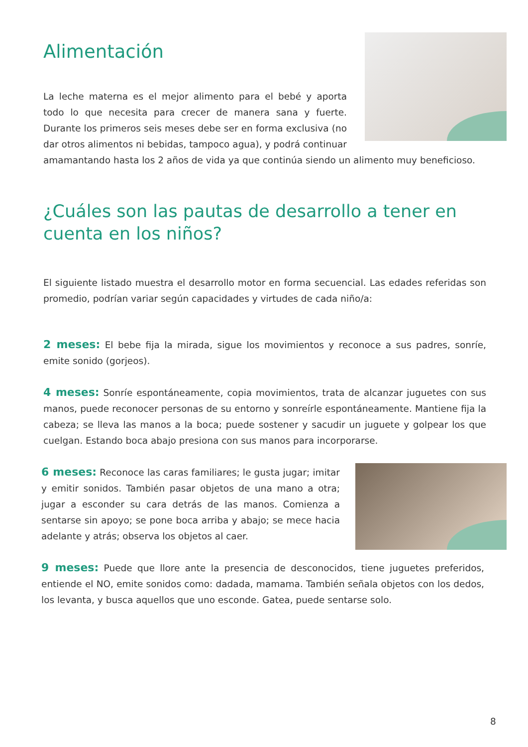Alimentación
La leche materna es el mejor alimento para el bebé y aporta todo lo que necesita para crecer de manera sana y fuerte. Durante los primeros seis meses debe ser en forma exclusiva (no dar otros alimentos ni bebidas, tampoco agua), y podrá continuar
amamantando hasta los 2 años de vida ya que continúa siendo un alimento muy beneficioso.
¿Cuáles son las pautas de desarrollo a tener en cuenta en los niños?
El siguiente listado muestra el desarrollo motor en forma secuencial. Las edades referidas son promedio, podrían variar según capacidades y virtudes de cada niño/a:
2 meses: El bebe fija la mirada, sigue los movimientos y reconoce a sus padres, sonríe, emite sonido (gorjeos).
4 meses: Sonríe espontáneamente, copia movimientos, trata de alcanzar juguetes con sus manos, puede reconocer personas de su entorno y sonreírle espontáneamente. Mantiene fija la cabeza; se lleva las manos a la boca; puede sostener y sacudir un juguete y golpear los que cuelgan. Estando boca abajo presiona con sus manos para incorporarse.
6 meses: Reconoce las caras familiares; le gusta jugar; imitar y emitir sonidos. También pasar objetos de una mano a otra; jugar a esconder su cara detrás de las manos. Comienza a sentarse sin apoyo; se pone boca arriba y abajo; se mece hacia adelante y atrás; observa los objetos al caer.
9 meses: Puede que llore ante la presencia de desconocidos, tiene juguetes preferidos, entiende el NO, emite sonidos como: dadada, mamama. También señala objetos con los dedos, los levanta, y busca aquellos que uno esconde. Gatea, puede sentarse solo.
8